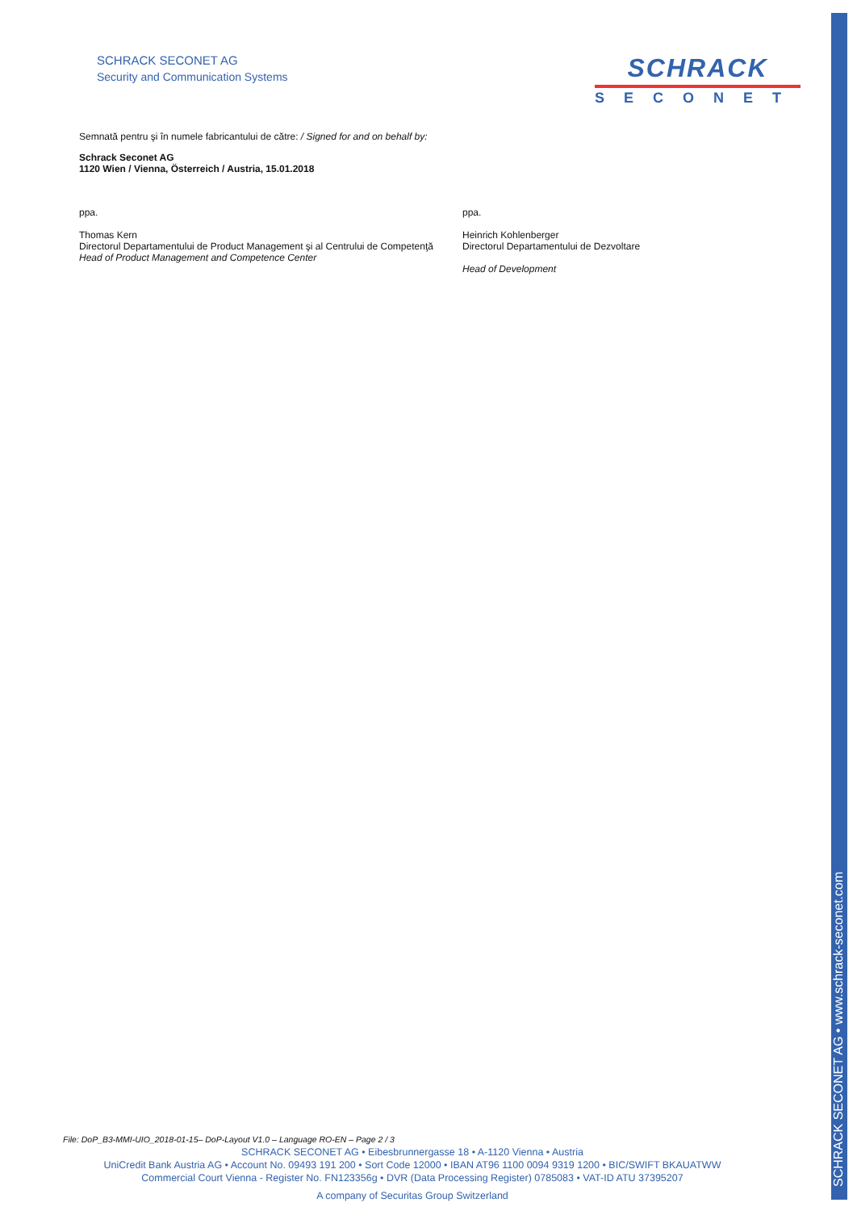SCHRACK SECONET AG • www.schrack-seconet.com
SCHRACK SECONET AG
Security and Communication Systems
SCHRACK
SECONET
Semnată pentru şi în numele fabricantului de către: / Signed for and on behalf by:
Schrack Seconet AG
1120 Wien / Vienna, Österreich / Austria, 15.01.2018
ppa.
Thomas Kern
Directorul Departamentului de Product Management şi al Centrului de Competenţă
Head of Product Management and Competence Center
ppa.
Heinrich Kohlenberger
Directorul Departamentului de Dezvoltare
Head of Development
File: DoP_B3-MMI-UIO_2018-01-15– DoP-Layout V1.0 – Language RO-EN – Page 2 / 3
SCHRACK SECONET AG • Eibesbrunnergasse 18 • A-1120 Vienna • Austria
UniCredit Bank Austria AG • Account No. 09493 191 200 • Sort Code 12000 • IBAN AT96 1100 0094 9319 1200 • BIC/SWIFT BKAUATWW
Commercial Court Vienna - Register No. FN123356g • DVR (Data Processing Register) 0785083 • VAT-ID ATU 37395207
A company of Securitas Group Switzerland